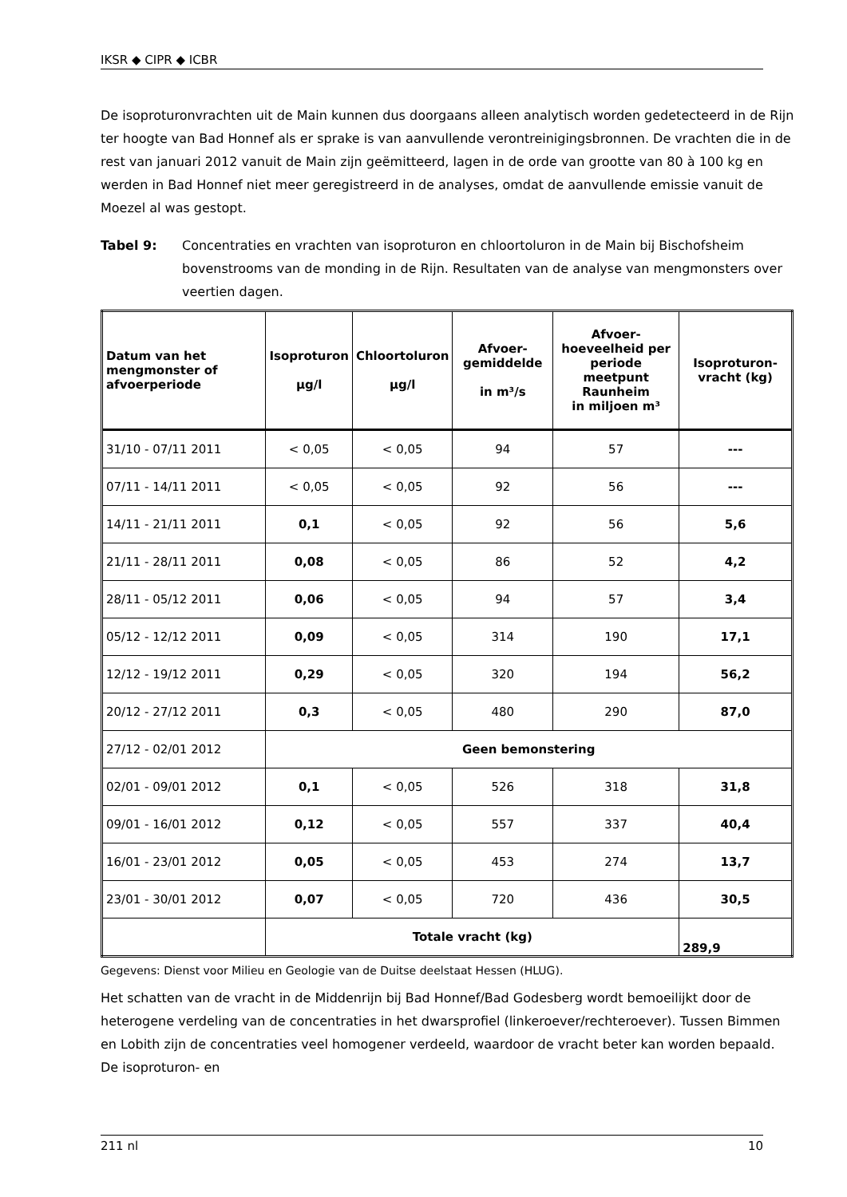IKSR ◆ CIPR ◆ ICBR
De isoproturonvrachten uit de Main kunnen dus doorgaans alleen analytisch worden gedetecteerd in de Rijn ter hoogte van Bad Honnef als er sprake is van aanvullende verontreinigingsbronnen. De vrachten die in de rest van januari 2012 vanuit de Main zijn geëmitteerd, lagen in de orde van grootte van 80 à 100 kg en werden in Bad Honnef niet meer geregistreerd in de analyses, omdat de aanvullende emissie vanuit de Moezel al was gestopt.
Tabel 9: Concentraties en vrachten van isoproturon en chloortoluron in de Main bij Bischofsheim bovenstrooms van de monding in de Rijn. Resultaten van de analyse van mengmonsters over veertien dagen.
| Datum van het mengmonster of afvoerperiode | Isoproturon µg/l | Chloortoluron µg/l | Afvoer-gemiddelde in m³/s | Afvoer-hoeveelheid per periode meetpunt Raunheim in miljoen m³ | Isoproturon-vracht (kg) |
| --- | --- | --- | --- | --- | --- |
| 31/10 - 07/11 2011 | < 0,05 | < 0,05 | 94 | 57 | --- |
| 07/11 - 14/11 2011 | < 0,05 | < 0,05 | 92 | 56 | --- |
| 14/11 - 21/11 2011 | 0,1 | < 0,05 | 92 | 56 | 5,6 |
| 21/11 - 28/11 2011 | 0,08 | < 0,05 | 86 | 52 | 4,2 |
| 28/11 - 05/12 2011 | 0,06 | < 0,05 | 94 | 57 | 3,4 |
| 05/12 - 12/12 2011 | 0,09 | < 0,05 | 314 | 190 | 17,1 |
| 12/12 - 19/12 2011 | 0,29 | < 0,05 | 320 | 194 | 56,2 |
| 20/12 - 27/12 2011 | 0,3 | < 0,05 | 480 | 290 | 87,0 |
| 27/12 - 02/01 2012 | Geen bemonstering | | | | |
| 02/01 - 09/01 2012 | 0,1 | < 0,05 | 526 | 318 | 31,8 |
| 09/01 - 16/01 2012 | 0,12 | < 0,05 | 557 | 337 | 40,4 |
| 16/01 - 23/01 2012 | 0,05 | < 0,05 | 453 | 274 | 13,7 |
| 23/01 - 30/01 2012 | 0,07 | < 0,05 | 720 | 436 | 30,5 |
| | Totale vracht (kg) | | | | 289,9 |
Gegevens: Dienst voor Milieu en Geologie van de Duitse deelstaat Hessen (HLUG).
Het schatten van de vracht in de Middenrijn bij Bad Honnef/Bad Godesberg wordt bemoeilijkt door de heterogene verdeling van de concentraties in het dwarsprofiel (linkeroever/rechteroever). Tussen Bimmen en Lobith zijn de concentraties veel homogener verdeeld, waardoor de vracht beter kan worden bepaald. De isoproturon- en
211 nl 10